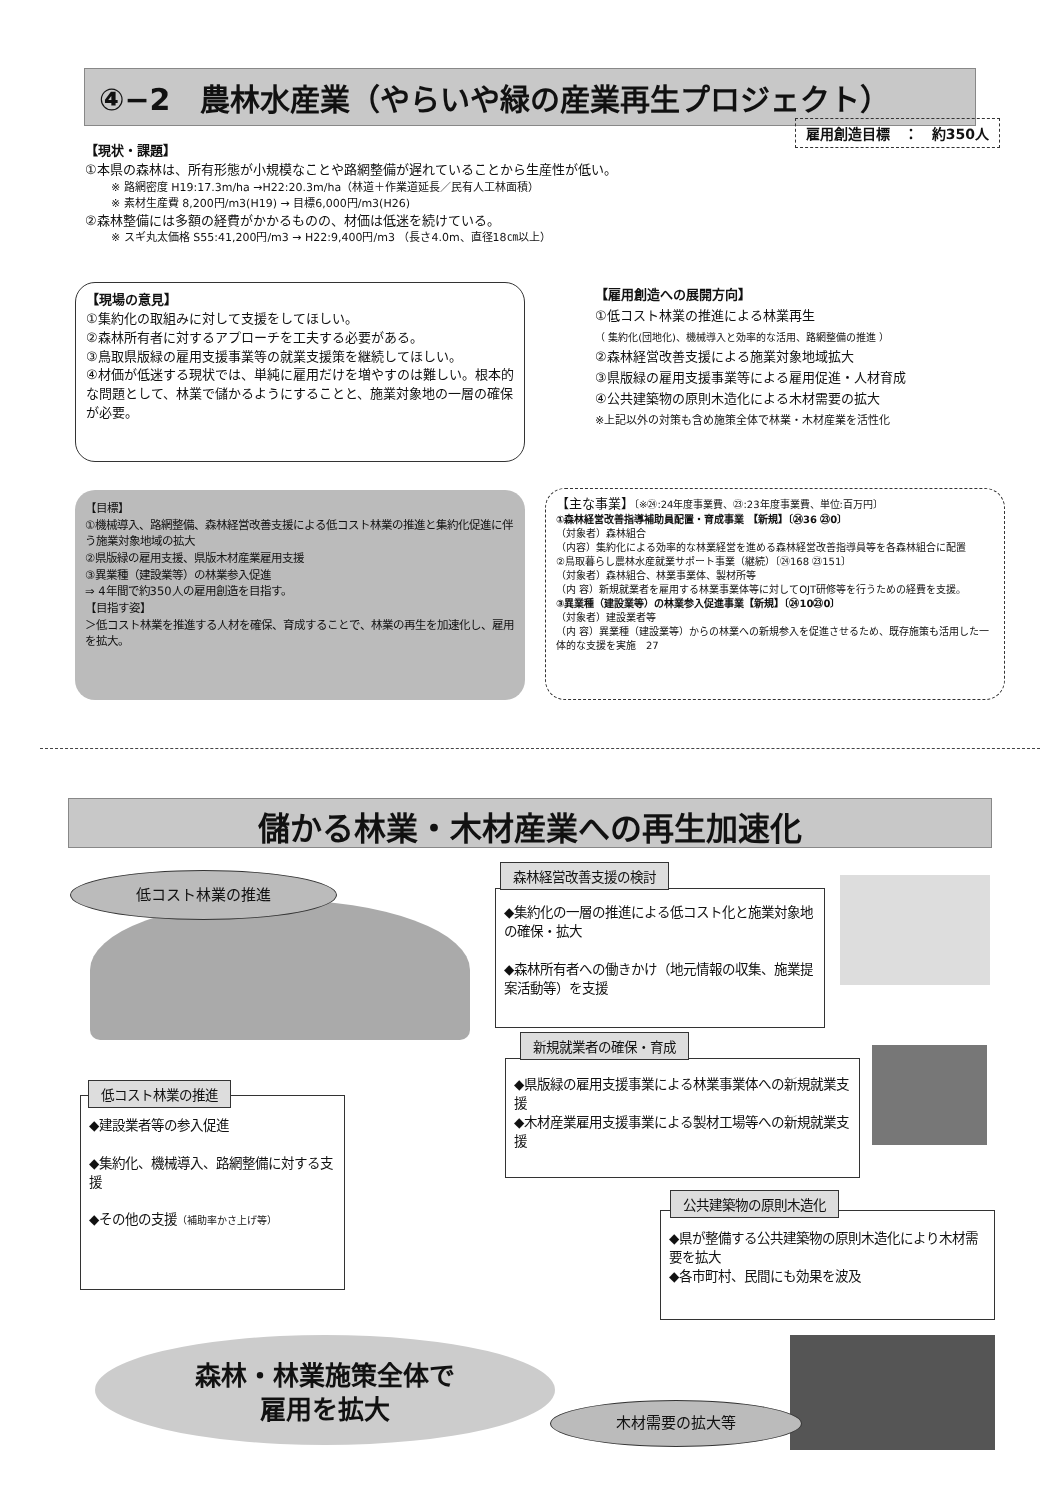④−2　農林水産業（やらいや緑の産業再生プロジェクト）
雇用創造目標　：　約350人
【現状・課題】
①本県の森林は、所有形態が小規模なことや路網整備が遅れていることから生産性が低い。
※ 路網密度 H19:17.3m/ha →H22:20.3m/ha（林道＋作業道延長／民有人工林面積）
※ 素材生産費 8,200円/m3(H19) → 目標6,000円/m3(H26)
②森林整備には多額の経費がかかるものの、材価は低迷を続けている。
※ スギ丸太価格 S55:41,200円/m3 → H22:9,400円/m3 （長さ4.0m、直径18㎝以上）
【現場の意見】
①集約化の取組みに対して支援をしてほしい。
②森林所有者に対するアプローチを工夫する必要がある。
③鳥取県版緑の雇用支援事業等の就業支援策を継続してほしい。
④材価が低迷する現状では、単純に雇用だけを増やすのは難しい。根本的な問題として、林業で儲かるようにすることと、施業対象地の一層の確保が必要。
【雇用創造への展開方向】
①低コスト林業の推進による林業再生
（ 集約化(団地化)、機械導入と効率的な活用、路網整備の推進 ）
②森林経営改善支援による施業対象地域拡大
③県版緑の雇用支援事業等による雇用促進・人材育成
④公共建築物の原則木造化による木材需要の拡大
※上記以外の対策も含め施策全体で林業・木材産業を活性化
【目標】
①機械導入、路網整備、森林経営改善支援による低コスト林業の推進と集約化促進に伴う施業対象地域の拡大
②県版緑の雇用支援、県版木材産業雇用支援
③異業種（建設業等）の林業参入促進
⇒ 4年間で約350人の雇用創造を目指す。
【目指す姿】
＞低コスト林業を推進する人材を確保、育成することで、林業の再生を加速化し、雇用を拡大。
【主な事業】〔※㉔:24年度事業費、㉓:23年度事業費、単位:百万円〕
①森林経営改善指導補助員配置・育成事業 【新規】〔㉔36 ㉓0〕
（対象者）森林組合
（内容）集約化による効率的な林業経営を進める森林経営改善指導員等を各森林組合に配置
②鳥取暮らし農林水産就業サポート事業（継続）〔㉔168 ㉓151〕
（対象者）森林組合、林業事業体、製材所等
（内 容）新規就業者を雇用する林業事業体等に対してOJT研修等を行うための経費を支援。
③異業種（建設業等）の林業参入促進事業【新規】〔㉔10㉓0〕
（対象者）建設業者等
（内 容）異業種（建設業等）からの林業への新規参入を促進させるため、既存施策も活用した一体的な支援を実施　27
儲かる林業・木材産業への再生加速化
低コスト林業の推進
◆集約化の一層の推進による低コスト化と施業対象地の確保・拡大
◆森林所有者への働きかけ（地元情報の収集、施業提案活動等）を支援
森林経営改善支援の検討
◆県版緑の雇用支援事業による林業事業体への新規就業支援
◆木材産業雇用支援事業による製材工場等への新規就業支援
新規就業者の確保・育成
◆建設業者等の参入促進
◆集約化、機械導入、路網整備に対する支援
◆その他の支援（補助率かさ上げ等）
低コスト林業の推進
◆県が整備する公共建築物の原則木造化により木材需要を拡大
◆各市町村、民間にも効果を波及
公共建築物の原則木造化
森林・林業施策全体で
雇用を拡大
木材需要の拡大等